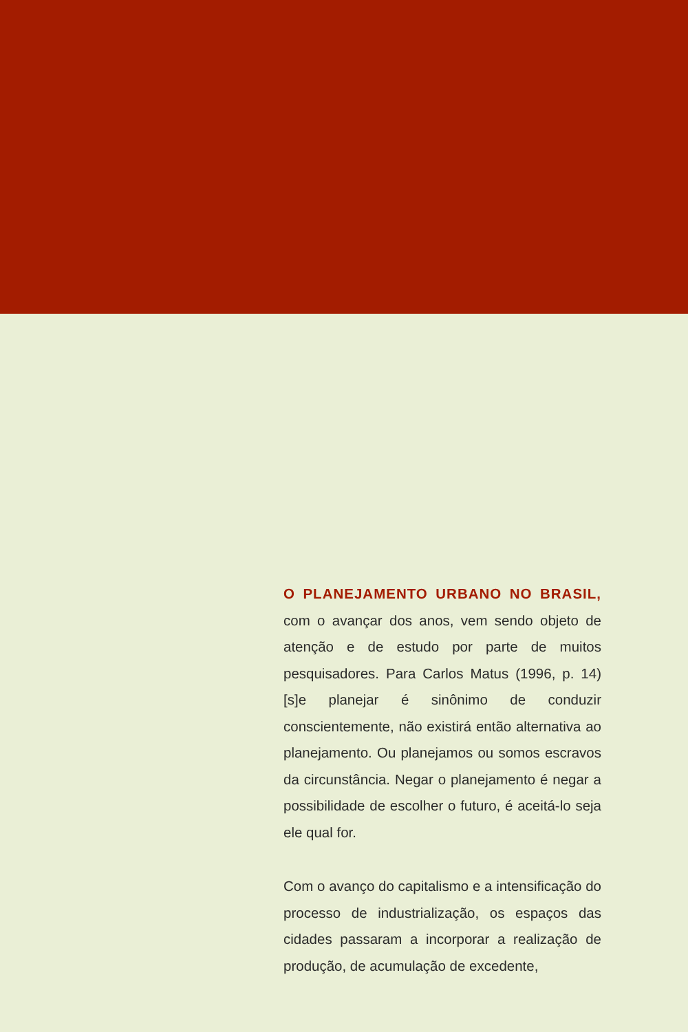O PLANEJAMENTO URBANO NO BRASIL, com o avançar dos anos, vem sendo objeto de atenção e de estudo por parte de muitos pesquisadores. Para Carlos Matus (1996, p. 14) [s]e planejar é sinônimo de conduzir conscientemente, não existirá então alternativa ao planejamento. Ou planejamos ou somos escravos da circunstância. Negar o planejamento é negar a possibilidade de escolher o futuro, é aceitá-lo seja ele qual for.
Com o avanço do capitalismo e a intensificação do processo de industrialização, os espaços das cidades passaram a incorporar a realização de produção, de acumulação de excedente,